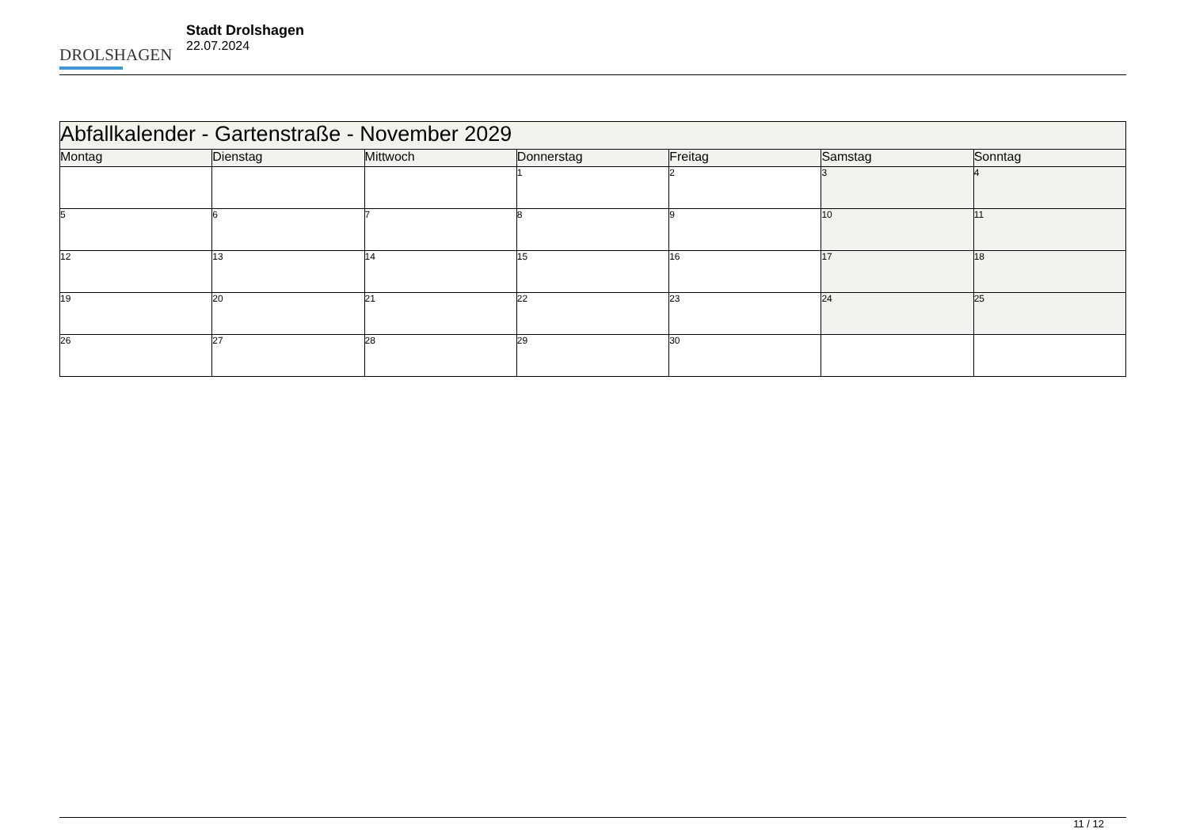DROLSHAGEN
Stadt Drolshagen
22.07.2024
| Abfallkalender - Gartenstraße - November 2029 | | | | | | |
| --- | --- | --- | --- | --- | --- | --- |
| Montag | Dienstag | Mittwoch | Donnerstag | Freitag | Samstag | Sonntag |
| | | | 1 | 2 | 3 | 4 |
| 5 | 6 | 7 | 8 | 9 | 10 | 11 |
| 12 | 13 | 14 | 15 | 16 | 17 | 18 |
| 19 | 20 | 21 | 22 | 23 | 24 | 25 |
| 26 | 27 | 28 | 29 | 30 | | |
11 / 12